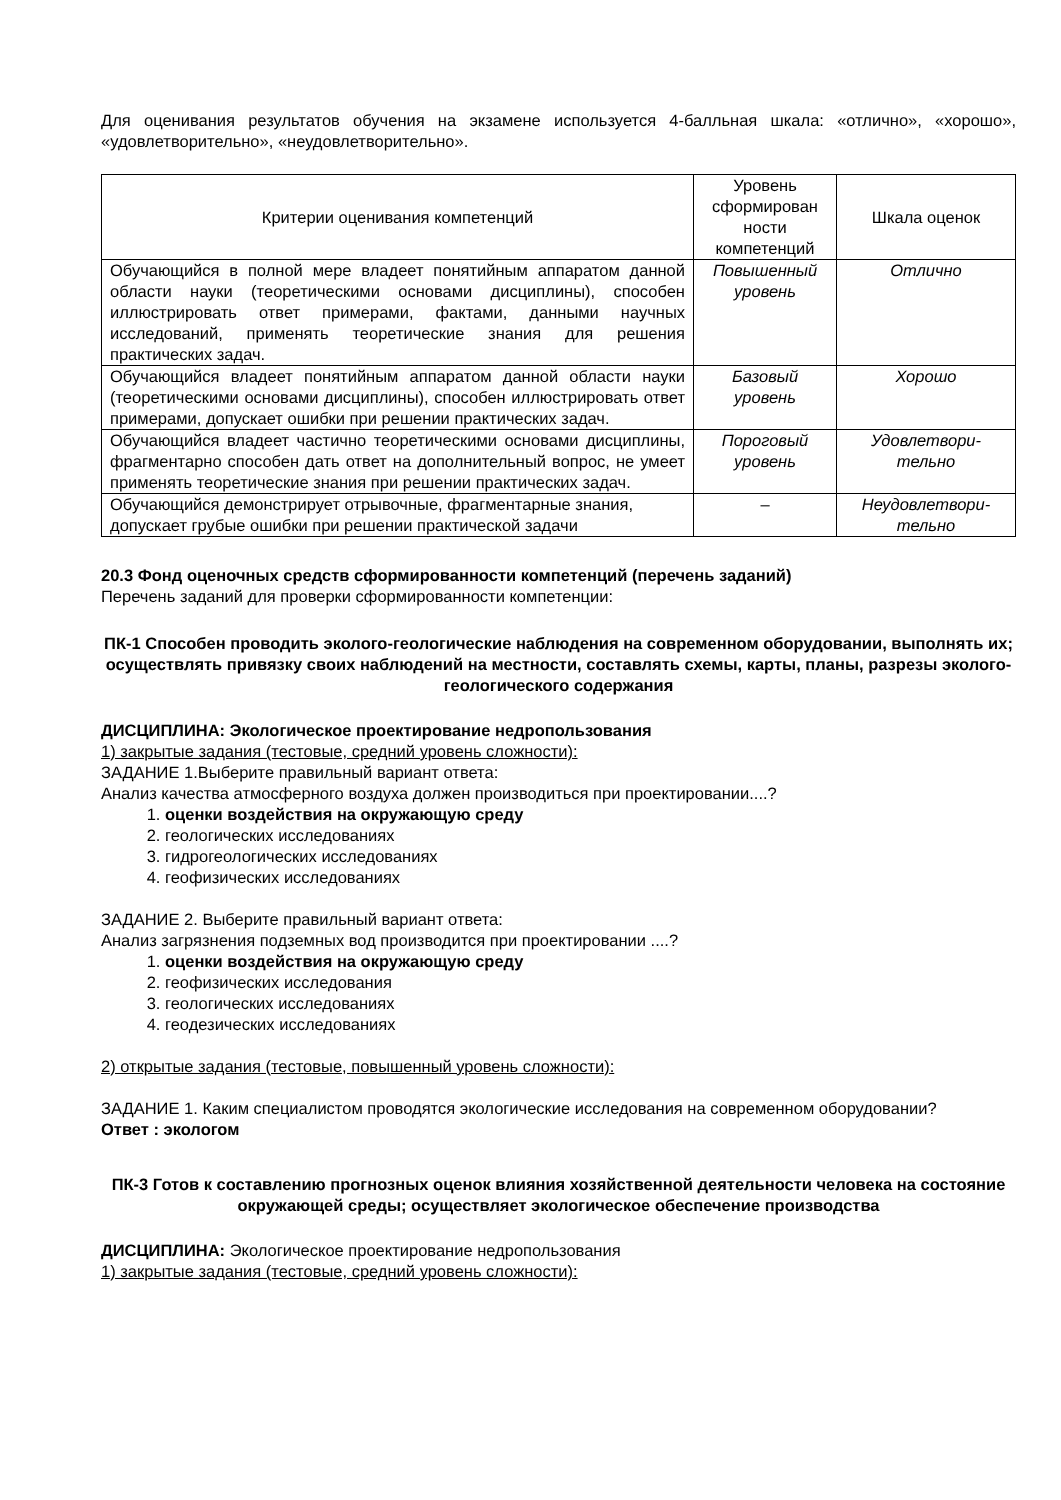Для оценивания результатов обучения на экзамене используется 4-балльная шкала: «отлично», «хорошо», «удовлетворительно», «неудовлетворительно».
| Критерии оценивания компетенций | Уровень сформирован ности компетенций | Шкала оценок |
| --- | --- | --- |
| Обучающийся в полной мере владеет понятийным аппаратом данной области науки (теоретическими основами дисциплины), способен иллюстрировать ответ примерами, фактами, данными научных исследований, применять теоретические знания для решения практических задач. | Повышенный уровень | Отлично |
| Обучающийся владеет понятийным аппаратом данной области науки (теоретическими основами дисциплины), способен иллюстрировать ответ примерами, допускает ошибки при решении практических задач. | Базовый уровень | Хорошо |
| Обучающийся владеет частично теоретическими основами дисциплины, фрагментарно способен дать ответ на дополнительный вопрос, не умеет применять теоретические знания при решении практических задач. | Пороговый уровень | Удовлетвори-тельно |
| Обучающийся демонстрирует отрывочные, фрагментарные знания, допускает грубые ошибки при решении практической задачи | – | Неудовлетвори-тельно |
20.3 Фонд оценочных средств сформированности компетенций (перечень заданий)
Перечень заданий для проверки сформированности компетенции:
ПК-1 Способен проводить эколого-геологические наблюдения на современном оборудовании, выполнять их; осуществлять привязку своих наблюдений на местности, составлять схемы, карты, планы, разрезы эколого-геологического содержания
ДИСЦИПЛИНА: Экологическое проектирование недропользования
1) закрытые задания (тестовые, средний уровень сложности):
ЗАДАНИЕ 1.Выберите правильный вариант ответа:
Анализ качества атмосферного воздуха должен производиться при проектировании....?
1. оценки воздействия на окружающую среду
2. геологических исследованиях
3. гидрогеологических исследованиях
4. геофизических исследованиях
ЗАДАНИЕ 2. Выберите правильный вариант ответа:
Анализ загрязнения подземных вод производится при проектировании ....?
1. оценки воздействия на окружающую среду
2. геофизических исследования
3. геологических исследованиях
4. геодезических исследованиях
2) открытые задания (тестовые, повышенный уровень сложности):
ЗАДАНИЕ 1. Каким специалистом проводятся экологические исследования на современном оборудовании?
Ответ : экологом
ПК-3 Готов к составлению прогнозных оценок влияния хозяйственной деятельности человека на состояние окружающей среды; осуществляет экологическое обеспечение производства
ДИСЦИПЛИНА: Экологическое проектирование недропользования
1) закрытые задания (тестовые, средний уровень сложности):